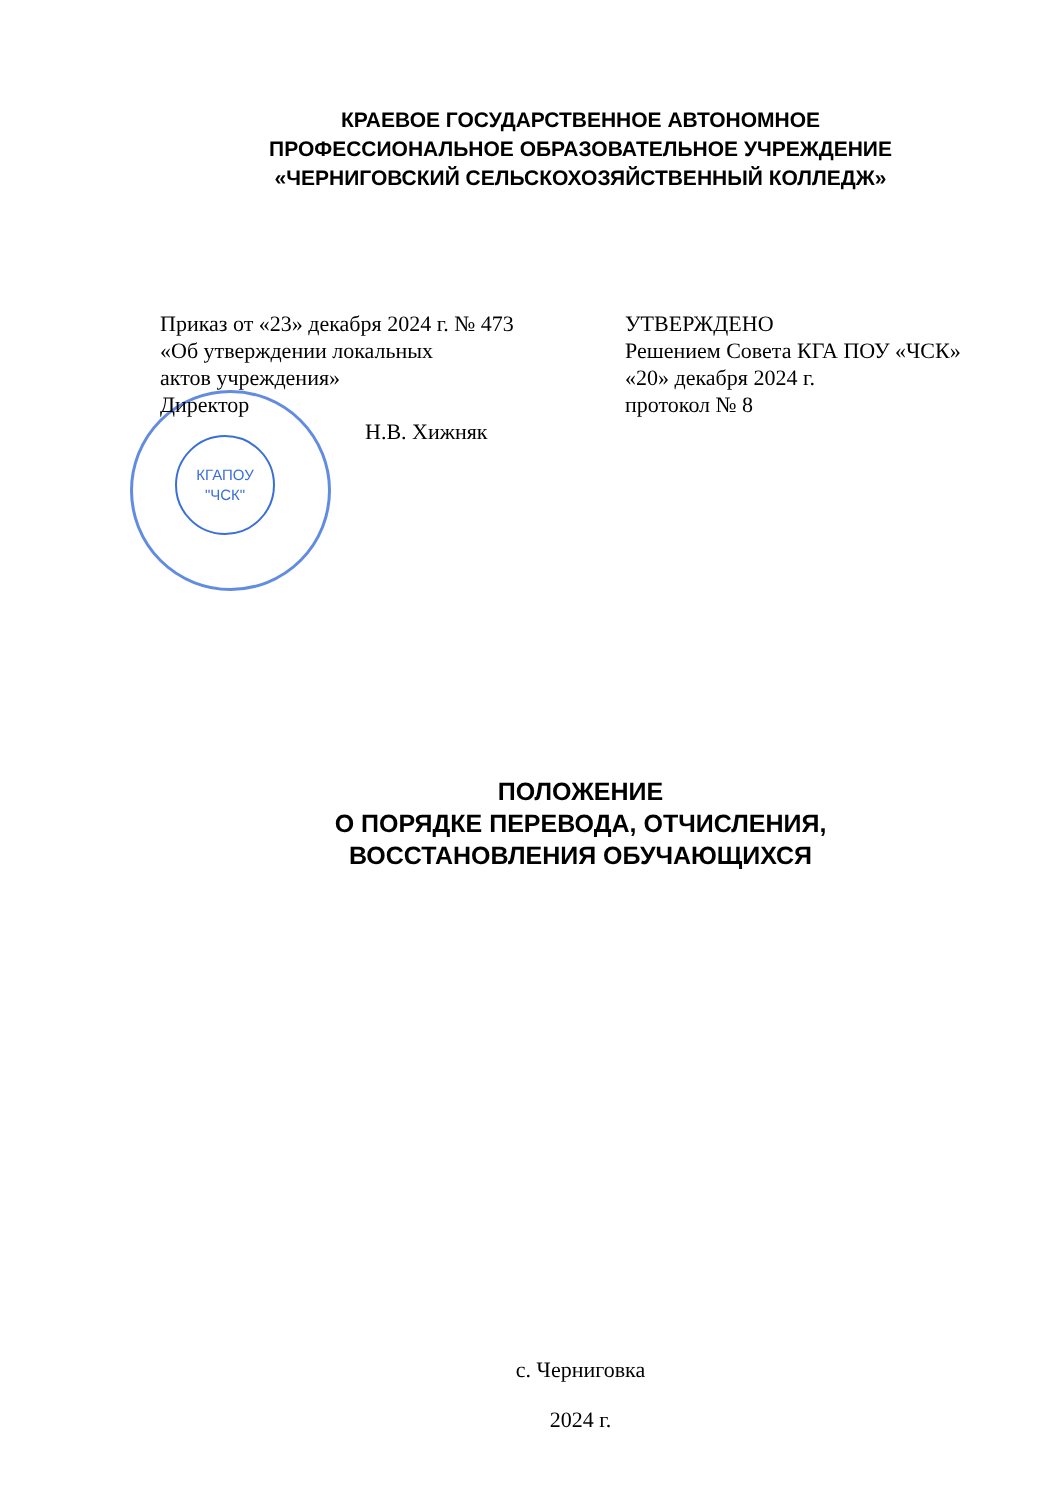КРАЕВОЕ ГОСУДАРСТВЕННОЕ АВТОНОМНОЕ
ПРОФЕССИОНАЛЬНОЕ ОБРАЗОВАТЕЛЬНОЕ УЧРЕЖДЕНИЕ
«ЧЕРНИГОВСКИЙ СЕЛЬСКОХОЗЯЙСТВЕННЫЙ КОЛЛЕДЖ»
КГАПОУ
"ЧСК"
Приказ от «23» декабря 2024 г. № 473
«Об утверждении локальных
актов учреждения»
Директор
Н.В. Хижняк
УТВЕРЖДЕНО
Решением Совета КГА ПОУ «ЧСК»
«20» декабря 2024 г.
протокол № 8
ПОЛОЖЕНИЕ
О ПОРЯДКЕ ПЕРЕВОДА, ОТЧИСЛЕНИЯ,
ВОССТАНОВЛЕНИЯ ОБУЧАЮЩИХСЯ
с. Черниговка
2024 г.